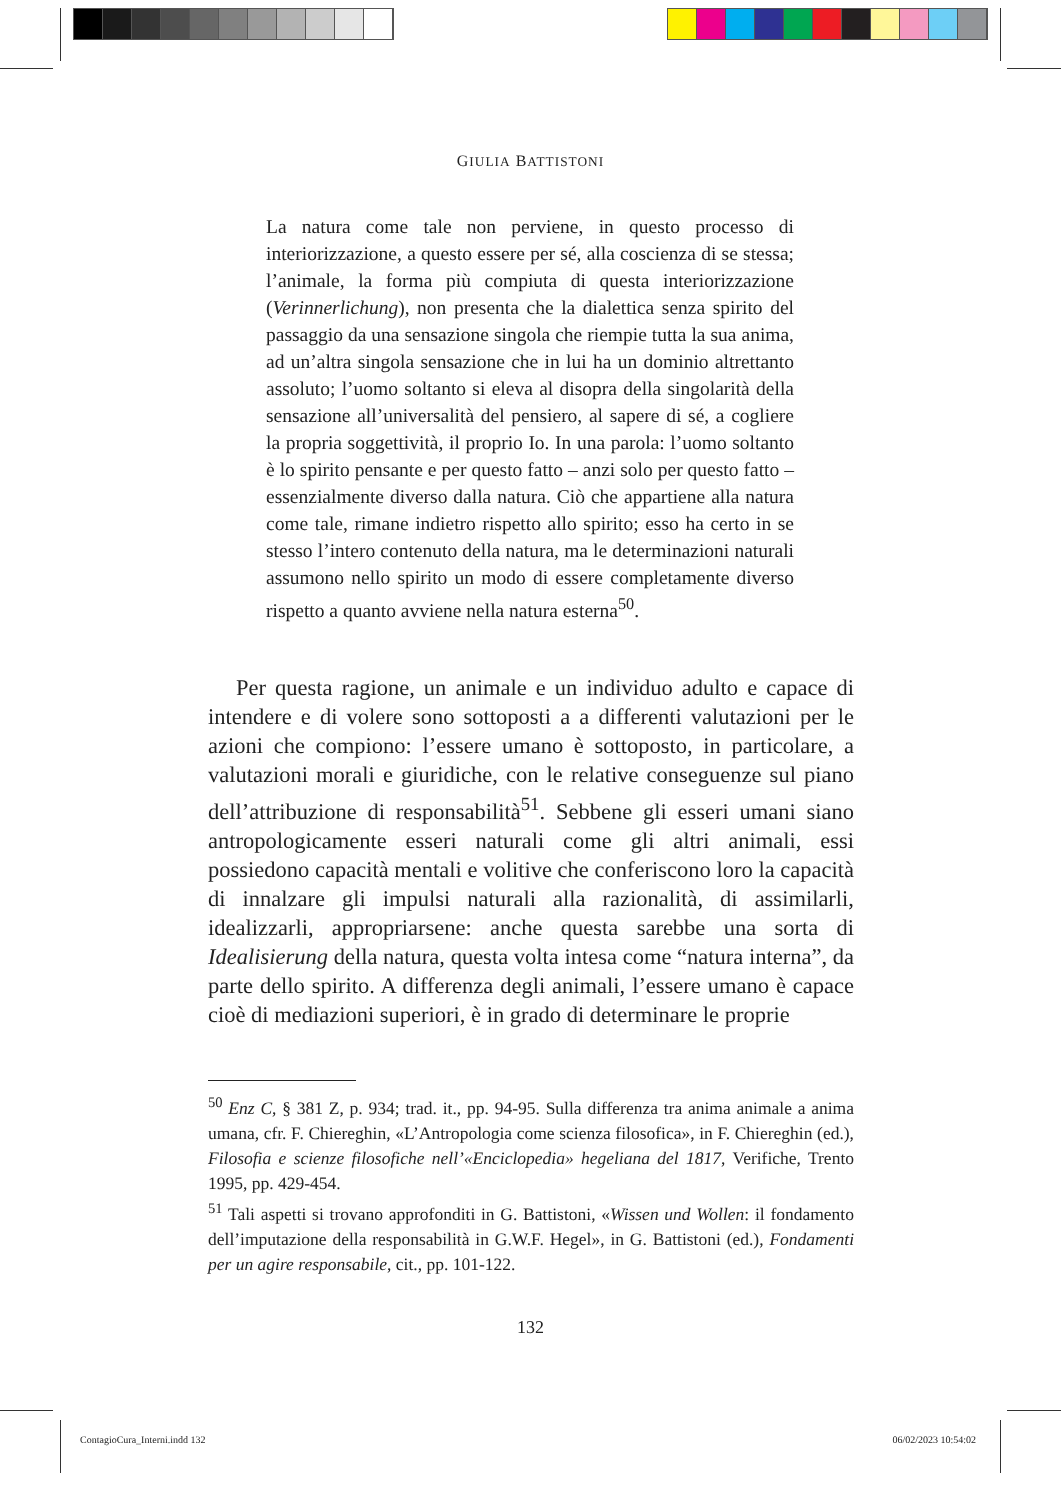GIULIA BATTISTONI
La natura come tale non perviene, in questo processo di interiorizzazione, a questo essere per sé, alla coscienza di se stessa; l’animale, la forma più compiuta di questa interiorizzazione (Verinnerlichung), non presenta che la dialettica senza spirito del passaggio da una sensazione singola che riempie tutta la sua anima, ad un’altra singola sensazione che in lui ha un dominio altrettanto assoluto; l’uomo soltanto si eleva al disopra della singolarità della sensazione all’universalità del pensiero, al sapere di sé, a cogliere la propria soggettività, il proprio Io. In una parola: l’uomo soltanto è lo spirito pensante e per questo fatto – anzi solo per questo fatto – essenzialmente diverso dalla natura. Ciò che appartiene alla natura come tale, rimane indietro rispetto allo spirito; esso ha certo in se stesso l’intero contenuto della natura, ma le determinazioni naturali assumono nello spirito un modo di essere completamente diverso rispetto a quanto avviene nella natura esterna<sup>50</sup>.
Per questa ragione, un animale e un individuo adulto e capace di intendere e di volere sono sottoposti a a differenti valutazioni per le azioni che compiono: l’essere umano è sottoposto, in particolare, a valutazioni morali e giuridiche, con le relative conseguenze sul piano dell’attribuzione di responsabilità<sup>51</sup>. Sebbene gli esseri umani siano antropologicamente esseri naturali come gli altri animali, essi possiedono capacità mentali e volitive che conferiscono loro la capacità di innalzare gli impulsi naturali alla razionalità, di assimilarli, idealizzarli, appropriarsene: anche questa sarebbe una sorta di Idealisierung della natura, questa volta intesa come “natura interna”, da parte dello spirito. A differenza degli animali, l’essere umano è capace cioè di mediazioni superiori, è in grado di determinare le proprie
<sup>50</sup> Enz C, § 381 Z, p. 934; trad. it., pp. 94-95. Sulla differenza tra anima animale a anima umana, cfr. F. Chiereghin, «L’Antropologia come scienza filosofica», in F. Chiereghin (ed.), Filosofia e scienze filosofiche nell’«Enciclopedia» hegeliana del 1817, Verifiche, Trento 1995, pp. 429-454.
<sup>51</sup> Tali aspetti si trovano approfonditi in G. Battistoni, «Wissen und Wollen: il fondamento dell’imputazione della responsabilità in G.W.F. Hegel», in G. Battistoni (ed.), Fondamenti per un agire responsabile, cit., pp. 101-122.
132
ContagioCura_Interni.indd 132 06/02/2023 10:54:02